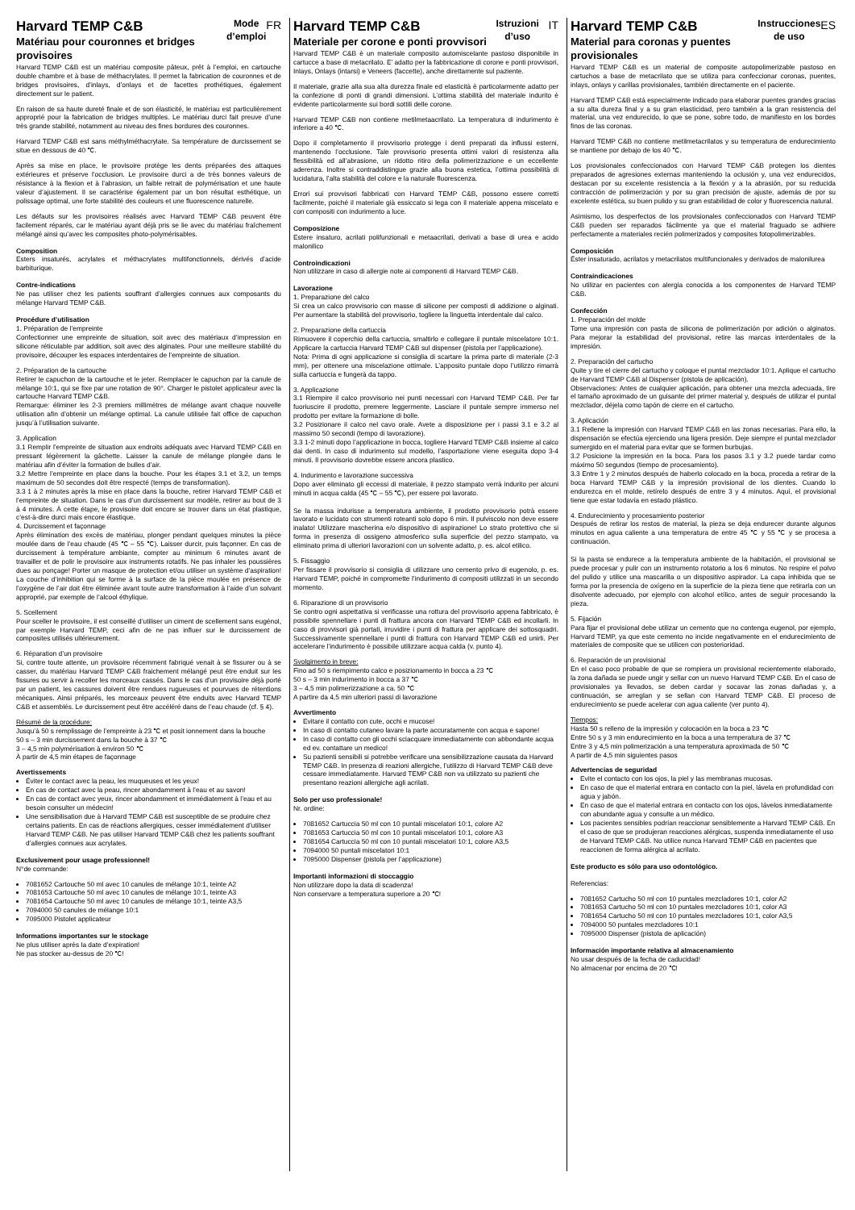Harvard TEMP C&B
Matériau pour couronnes et bridges provisoires
Mode
d’emploi
FR
Harvard TEMP C&B est un matériau composite pâteux, prêt à l’emploi, en cartouche double chambre et à base de méthacrylates. Il permet la fabrication de couronnes et de bridges provisoires, d’inlays, d’onlays et de facettes prothétiques, également directement sur le patient.
En raison de sa haute dureté finale et de son élasticité, le matériau est particulièrement approprié pour la fabrication de bridges multiples. Le matériau durci fait preuve d’une très grande stabilité, notamment au niveau des fines bordures des couronnes.
Harvard TEMP C&B est sans méthylméthacrylate. Sa température de durcissement se situe en dessous de 40 ℃.
Après sa mise en place, le provisoire protège les dents préparées des attaques extérieures et préserve l’occlusion. Le provisoire durci a de très bonnes valeurs de résistance à la flexion et à l’abrasion, un faible retrait de polymérisation et une haute valeur d’ajustement. Il se caractérise également par un bon résultat esthétique, un polissage optimal, une forte stabilité des couleurs et une fluorescence naturelle.
Les défauts sur les provisoires réalisés avec Harvard TEMP C&B peuvent être facilement réparés, car le matériau ayant déjà pris se lie avec du matériau fraîchement mélangé ainsi qu’avec les composites photo-polymérisables.
Composition
Esters insaturés, acrylates et méthacrylates multifonctionnels, dérivés d’acide barbiturique.
Contre-indications
Ne pas utiliser chez les patients souffrant d’allergies connues aux composants du mélange Harvard TEMP C&B.
Procédure d’utilisation
1. Préparation de l’empreinte
Confectionner une empreinte de situation, soit avec des matériaux d’impression en silicone réticulable par addition, soit avec des alginates. Pour une meilleure stabilité du provisoire, découper les espaces interdentaires de l’empreinte de situation.
2. Préparation de la cartouche
Retirer le capuchon de la cartouche et le jeter. Remplacer le capuchon par la canule de mélange 10:1, qui se fixe par une rotation de 90°. Charger le pistolet applicateur avec la cartouche Harvard TEMP C&B.
Remarque: éliminer les 2-3 premiers millimètres de mélange avant chaque nouvelle utilisation afin d’obtenir un mélange optimal. La canule utilisée fait office de capuchon jusqu’à l’utilisation suivante.
3. Application
3.1 Remplir l’empreinte de situation aux endroits adéquats avec Harvard TEMP C&B en pressant légèrement la gâchette. Laisser la canule de mélange plongée dans le matériau afin d’éviter la formation de bulles d’air.
3.2 Mettre l’empreinte en place dans la bouche. Pour les étapes 3.1 et 3.2, un temps maximum de 50 secondes doit être respecté (temps de transformation).
3.3 1 à 2 minutes après la mise en place dans la bouche, retirer Harvard TEMP C&B et l’empreinte de situation. Dans le cas d’un durcissement sur modèle, retirer au bout de 3 à 4 minutes. À cette étape, le provisoire doit encore se trouver dans un état plastique, c’est-à-dire durci mais encore élastique.
4. Durcissement et façonnage
Après élimination des excès de matériau, plonger pendant quelques minutes la pièce moulée dans de l’eau chaude (45 ℃ – 55 ℃). Laisser durcir, puis façonner. En cas de durcissement à température ambiante, compter au minimum 6 minutes avant de travailler et de polir le provisoire aux instruments rotatifs. Ne pas inhaler les poussières dues au ponçage! Porter un masque de protection et/ou utiliser un système d’aspiration! La couche d’inhibition qui se forme à la surface de la pièce moulée en présence de l’oxygène de l’air doit être éliminée avant toute autre transformation à l’aide d’un solvant approprié, par exemple de l’alcool éthylique.
5. Scellement
Pour sceller le provisoire, il est conseillé d’utiliser un ciment de scellement sans eugénol, par exemple Harvard TEMP, ceci afin de ne pas influer sur le durcissement de composites utilisés ultérieurement.
6. Réparation d’un provisoire
Si, contre toute attente, un provisoire récemment fabriqué venait à se fissurer ou à se casser, du matériau Harvard TEMP C&B fraichement mélangé peut être enduit sur les fissures ou servir à recoller les morceaux cassés. Dans le cas d’un provisoire déjà porté par un patient, les cassures doivent être rendues rugueuses et pourvues de rétentions mécaniques. Ainsi préparés, les morceaux peuvent être enduits avec Harvard TEMP C&B et assemblés. Le durcissement peut être accéléré dans de l’eau chaude (cf. § 4).
Résumé de la procédure:
Jusqu’à 50 s remplissage de l’empreinte à 23 ℃ et posit ionnement dans la bouche
50 s – 3 min durcissement dans la bouche à 37 ℃
3 – 4,5 min polymérisation à environ 50 ℃
À partir de 4,5 min étapes de façonnage
Avertissements
Éviter le contact avec la peau, les muqueuses et les yeux!
En cas de contact avec la peau, rincer abondamment à l’eau et au savon!
En cas de contact avec yeux, rincer abondamment et immédiatement à l’eau et au besoin consulter un médecin!
Une sensibilisation due à Harvard TEMP C&B est susceptible de se produire chez certains patients. En cas de réactions allergiques, cesser immédiatement d’utiliser Harvard TEMP C&B. Ne pas utiliser Harvard TEMP C&B chez les patients souffrant d’allergies connues aux acrylates.
Exclusivement pour usage professionnel!
N°de commande:
7081652 Cartouche 50 ml avec 10 canules de mélange 10:1, teinte A2
7081653 Cartouche 50 ml avec 10 canules de mélange 10:1, teinte A3
7081654 Cartouche 50 ml avec 10 canules de mélange 10:1, teinte A3,5
7094000 50 canules de mélange 10:1
7095000 Pistolet applicateur
Informations importantes sur le stockage
Ne plus utiliser après la date d’expiration!
Ne pas stocker au-dessus de 20 ℃!
Harvard TEMP C&B
Materiale per corone e ponti provvisori
Istruzioni
d’uso
IT
Harvard TEMP C&B è un materiale composito automiscelante pastoso disponibile in cartucce a base di metacrilato. E’ adatto per la fabbricazione di corone e ponti provvisori, Inlays, Onlays (intarsi) e Veneers (faccette), anche direttamente sul paziente.
Il materiale, grazie alla sua alta durezza finale ed elasticità è particolarmente adatto per la confezione di ponti di grandi dimensioni. L’ottima stabilità del materiale indurito è evidente particolarmente sui bordi sottili delle corone.
Harvard TEMP C&B non contiene metilmetaacrilato. La temperatura di indurimento è inferiore a 40 ℃.
Dopo il completamento il provvisorio protegge i denti preparati da influssi esterni, mantenendo l’occlusione. Tale provvisorio presenta ottimi valori di resistenza alla flessibilità ed all’abrasione, un ridotto ritiro della polimerizzazione e un eccellente aderenza. Inoltre si contraddistingue grazie alla buona estetica, l’ottima possibilità di lucidatura, l’alta stabilità del colore e la naturale fluorescenza.
Errori sui provvisori fabbricati con Harvard TEMP C&B, possono essere corretti facilmente, poiché il materiale già essiccato si lega con il materiale appena miscelato e con compositi con indurimento a luce.
Composizione
Estere insaturo, acrilati polifunzionali e metaacrilati, derivati a base di urea e acido malonilico
Controindicazioni
Non utilizzare in caso di allergie note ai componenti di Harvard TEMP C&B.
Lavorazione
1. Preparazione del calco
Si crea un calco provvisorio con masse di silicone per composti di addizione o alginati. Per aumentare la stabilità del provvisorio, togliere la linguetta interdentale dal calco.
2. Preparazione della cartuccia
Rimuovere il coperchio della cartuccia, smaltirlo e collegare il puntale miscelatore 10:1. Applicare la cartuccia Harvard TEMP C&B sul dispenser (pistola per l’applicazione).
Nota: Prima di ogni applicazione si consiglia di scartare la prima parte di materiale (2-3 mm), per ottenere una miscelazione ottimale. L’apposito puntale dopo l’utilizzo rimarrà sulla cartuccia e fungerà da tappo.
3. Applicazione
3.1 Riempire il calco provvisorio nei punti necessari con Harvard TEMP C&B. Per far fuoriuscire il prodotto, premere leggermente. Lasciare il puntale sempre immerso nel prodotto per evitare la formazione di bolle.
3.2 Posizionare il calco nel cavo orale. Avete a disposizione per i passi 3.1 e 3.2 al massimo 50 secondi (tempo di lavorazione).
3.3 1-2 minuti dopo l’applicazione in bocca, togliere Harvard TEMP C&B insieme al calco dai denti. In caso di indurimento sul modello, l’asportazione viene eseguita dopo 3-4 minuti. Il provvisorio dovrebbe essere ancora plastico.
4. Indurimento e lavorazione successiva
Dopo aver eliminato gli eccessi di materiale, il pezzo stampato verrà indurito per alcuni minuti in acqua calda (45 ℃ – 55 ℃), per essere poi lavorato.
Se la massa indurisse a temperatura ambiente, il prodotto provvisorio potrà essere lavorato e lucidato con strumenti roteanti solo dopo 6 min. Il pulviscolo non deve essere inalato! Utilizzare mascherina e/o dispositivo di aspirazione! Lo strato protettivo che si forma in presenza di ossigeno atmosferico sulla superficie del pezzo stampato, va eliminato prima di ulteriori lavorazioni con un solvente adatto, p. es. alcol etilico.
5. Fissaggio
Per fissare il provvisorio si consiglia di utilizzare uno cemento privo di eugenolo, p. es. Harvard TEMP, poiché in compromette l’indurimento di compositi utilizzati in un secondo momento.
6. Riparazione di un provvisorio
Se contro ogni aspettativa si verificasse una rottura del provvisorio appena fabbricato, è possibile spennellare i punti di frattura ancora con Harvard TEMP C&B ed incollarli. In caso di provvisori già portati, irruvidire i punti di frattura per applicare dei sottosquadri. Successivamente spennellare i punti di frattura con Harvard TEMP C&B ed unirli. Per accelerare l’indurimento è possibile utilizzare acqua calda (v. punto 4).
Svolgimento in breve:
Fino ad 50 s riempimento calco e posizionamento in bocca a 23 ℃
50 s – 3 min indurimento in bocca a 37 ℃
3 – 4,5 min polimerizzazione a ca. 50 ℃
A partire da 4,5 min ulteriori passi di lavorazione
Avvertimento
Evitare il contatto con cute, occhi e mucose!
In caso di contatto cutaneo lavare la parte accuratamente con acqua e sapone!
In caso di contatto con gli occhi sciacquare immediatamente con abbondante acqua ed ev. contattare un medico!
Su pazienti sensibili si potrebbe verificare una sensibilizzazione causata da Harvard TEMP C&B. In presenza di reazioni allergiche, l’utilizzo di Harvard TEMP C&B deve cessare immediatamente. Harvard TEMP C&B non va utilizzato su pazienti che presentano reazioni allergiche agli acrilati.
Solo per uso professionale!
Nr. ordine:
7081652 Cartuccia 50 ml con 10 puntali miscelatori 10:1, colore A2
7081653 Cartuccia 50 ml con 10 puntali miscelatori 10:1, colore A3
7081654 Cartuccia 50 ml con 10 puntali miscelatori 10:1, colore A3,5
7094000 50 puntali miscelatori 10:1
7095000 Dispenser (pistola per l’applicazione)
Importanti informazioni di stoccaggio
Non utilizzare dopo la data di scadenza!
Non conservare a temperatura superiore a 20 ℃!
Harvard TEMP C&B
Material para coronas y puentes provisionales
Instrucciones
de uso
ES
Harvard TEMP C&B es un material de composite autopolimerizable pastoso en cartuchos a base de metacrilato que se utiliza para confeccionar coronas, puentes, inlays, onlays y carillas provisionales, también directamente en el paciente.
Harvard TEMP C&B está especialmente indicado para elaborar puentes grandes gracias a su alta dureza final y a su gran elasticidad, pero también a la gran resistencia del material, una vez endurecido, lo que se pone, sobre todo, de manifiesto en los bordes finos de las coronas.
Harvard TEMP C&B no contiene metilmetacrilatos y su temperatura de endurecimiento se mantiene por debajo de los 40 ℃.
Los provisionales confeccionados con Harvard TEMP C&B protegen los dientes preparados de agresiones externas manteniendo la oclusión y, una vez endurecidos, destacan por su excelente resistencia a la flexión y a la abrasión, por su reducida contracción de polimerización y por su gran precisión de ajuste, además de por su excelente estética, su buen pulido y su gran estabilidad de color y fluorescencia natural.
Asimismo, los desperfectos de los provisionales confeccionados con Harvard TEMP C&B pueden ser reparados fácilmente ya que el material fraguado se adhiere perfectamente a materiales recién polimerizados y composites fotopolimerizables.
Composición
Éster insaturado, acrilatos y metacrilatos multifuncionales y derivados de malonilurea
Contraindicaciones
No utilizar en pacientes con alergia conocida a los componentes de Harvard TEMP C&B.
Confección
1. Preparación del molde
Tome una impresión con pasta de silicona de polimerización por adición o alginatos. Para mejorar la estabilidad del provisional, retire las marcas interdentales de la impresión.
2. Preparación del cartucho
Quite y tire el cierre del cartucho y coloque el puntal mezclador 10:1. Aplique el cartucho de Harvard TEMP C&B al Dispenser (pistola de aplicación).
Observaciones: Antes de cualquier aplicación, para obtener una mezcla adecuada, tire el tamaño aproximado de un guisante del primer material y, después de utilizar el puntal mezclador, déjela como tapón de cierre en el cartucho.
3. Aplicación
3.1 Rellene la impresión con Harvard TEMP C&B en las zonas necesarias. Para ello, la dispensación se efectúa ejerciendo una ligera presión. Deje siempre el puntal mezclador sumergido en el material para evitar que se formen burbujas.
3.2 Posicione la impresión en la boca. Para los pasos 3.1 y 3.2 puede tardar como máximo 50 segundos (tiempo de procesamiento).
3.3 Entre 1 y 2 minutos después de haberlo colocado en la boca, proceda a retirar de la boca Harvard TEMP C&B y la impresión provisional de los dientes. Cuando lo endurezca en el molde, retírelo después de entre 3 y 4 minutos. Aquí, el provisional tiene que estar todavía en estado plástico.
4. Endurecimiento y procesamiento posterior
Después de retirar los restos de material, la pieza se deja endurecer durante algunos minutos en agua caliente a una temperatura de entre 45 ℃ y 55 ℃ y se procesa a continuación.
Si la pasta se endurece a la temperatura ambiente de la habitación, el provisional se puede procesar y pulir con un instrumento rotatorio a los 6 minutos. No respire el polvo del pulido y utilice una mascarilla o un dispositivo aspirador. La capa inhibida que se forma por la presencia de oxígeno en la superficie de la pieza tiene que retirarla con un disolvente adecuado, por ejemplo con alcohol etílico, antes de seguir procesando la pieza.
5. Fijación
Para fijar el provisional debe utilizar un cemento que no contenga eugenol, por ejemplo, Harvard TEMP, ya que este cemento no incide negativamente en el endurecimiento de materiales de composite que se utilicen con posterioridad.
6. Reparación de un provisional
En el caso poco probable de que se rompiera un provisional recientemente elaborado, la zona dañada se puede ungir y sellar con un nuevo Harvard TEMP C&B. En el caso de provisionales ya llevados, se deben cardar y socavar las zonas dañadas y, a continuación, se arreglan y se sellan con Harvard TEMP C&B. El proceso de endurecimiento se puede acelerar con agua caliente (ver punto 4).
Tiempos:
Hasta 50 s relleno de la impresión y colocación en la boca a 23 ℃
Entre 50 s y 3 min endurecimiento en la boca a una temperatura de 37 ℃
Entre 3 y 4,5 min polimerización a una temperatura aproximada de 50 ℃
A partir de 4,5 min siguientes pasos
Advertencias de seguridad
Evite el contacto con los ojos, la piel y las membranas mucosas.
En caso de que el material entrara en contacto con la piel, lávela en profundidad con agua y jabón.
En caso de que el material entrara en contacto con los ojos, lávelos inmediatamente con abundante agua y consulte a un médico.
Los pacientes sensibles podrían reaccionar sensiblemente a Harvard TEMP C&B. En el caso de que se produjeran reacciones alérgicas, suspenda inmediatamente el uso de Harvard TEMP C&B. No utilice nunca Harvard TEMP C&B en pacientes que reaccionen de forma alérgica al acrilato.
Este producto es sólo para uso odontológico.
Referencias:
7081652 Cartucho 50 ml con 10 puntales mezcladores 10:1, color A2
7081653 Cartucho 50 ml con 10 puntales mezcladores 10:1, color A3
7081654 Cartucho 50 ml con 10 puntales mezcladores 10:1, color A3,5
7094000 50 puntales mezcladores 10:1
7095000 Dispenser (pistola de aplicación)
Información importante relativa al almacenamiento
No usar después de la fecha de caducidad!
No almacenar por encima de 20 ℃!